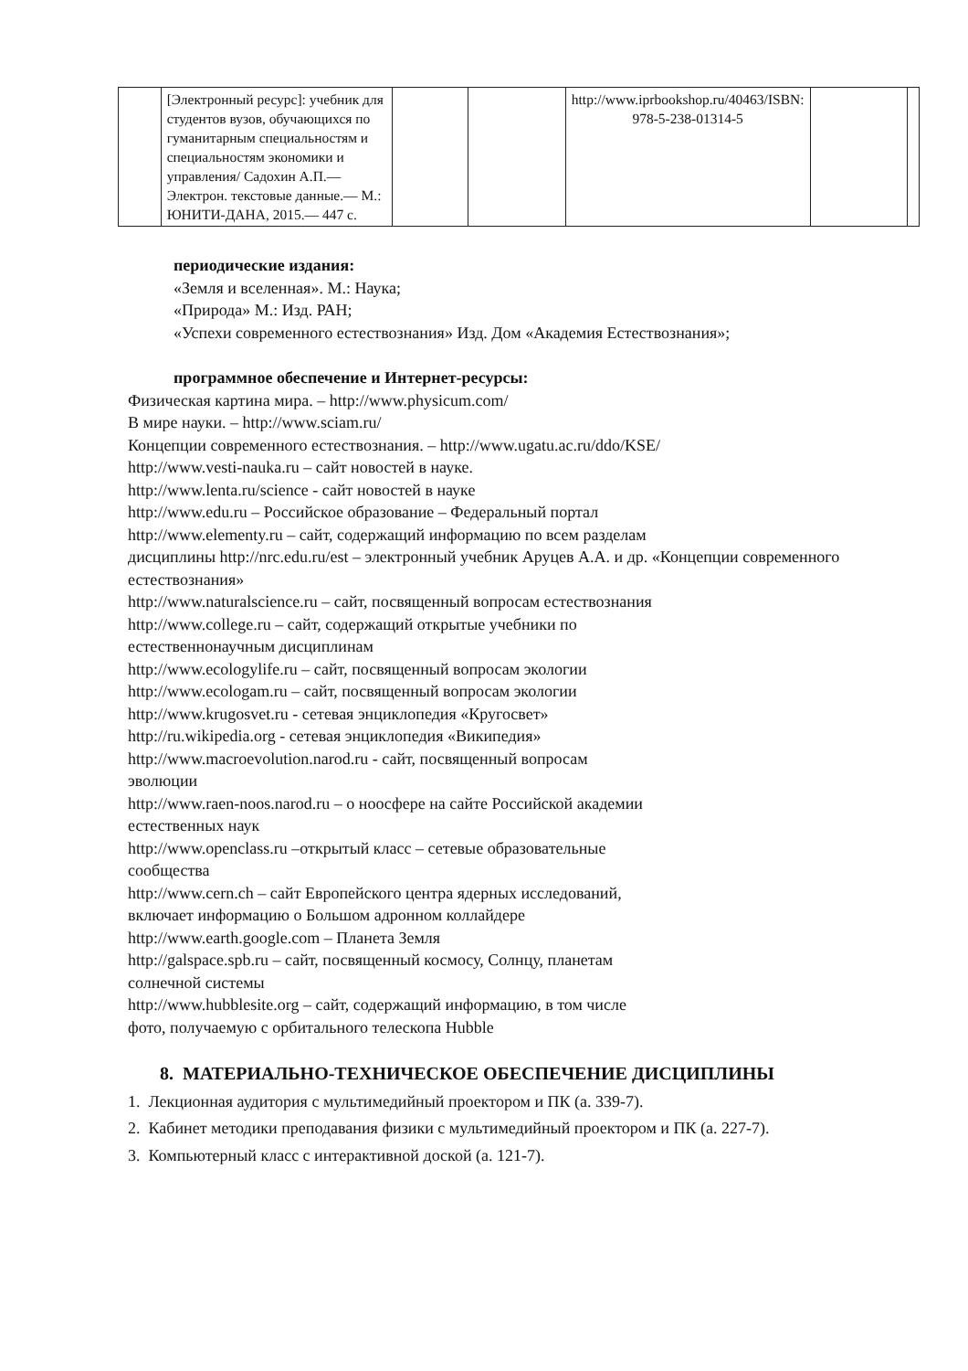| | [Электронный ресурс]: учебник для студентов вузов, обучающихся по гуманитарным специальностям и специальностям экономики и управления/ Садохин А.П.— Электрон. текстовые данные.— М.: ЮНИТИ-ДАНА, 2015.— 447 с. | | | http://www.iprbookshop.ru/40463 /ISBN: 978-5-238-01314-5 | | |
периодические издания:
«Земля и вселенная». М.: Наука;
«Природа» М.: Изд. РАН;
«Успехи современного естествознания» Изд. Дом «Академия Естествознания»;
программное обеспечение и Интернет-ресурсы:
Физическая картина мира. – http://www.physicum.com/
В мире науки. – http://www.sciam.ru/
Концепции современного естествознания. – http://www.ugatu.ac.ru/ddo/KSE/
http://www.vesti-nauka.ru – сайт новостей в науке.
http://www.lenta.ru/science - сайт новостей в науке
http://www.edu.ru – Российское образование – Федеральный портал
http://www.elementy.ru – сайт, содержащий информацию по всем разделам
дисциплины http://nrc.edu.ru/est – электронный учебник Аруцев А.А. и др. «Концепции современного естествознания»
http://www.naturalscience.ru – сайт, посвященный вопросам естествознания
http://www.college.ru – сайт, содержащий открытые учебники по
естественнонаучным дисциплинам
http://www.ecologylife.ru – сайт, посвященный вопросам экологии
http://www.ecologam.ru – сайт, посвященный вопросам экологии
http://www.krugosvet.ru - сетевая энциклопедия «Кругосвет»
http://ru.wikipedia.org - сетевая энциклопедия «Википедия»
http://www.macroevolution.narod.ru - сайт, посвященный вопросам
эволюции
http://www.raen-noos.narod.ru – о ноосфере на сайте Российской академии
естественных наук
http://www.openclass.ru –открытый класс – сетевые образовательные
сообщества
http://www.cern.ch – сайт Европейского центра ядерных исследований,
включает информацию о Большом адронном коллайдере
http://www.earth.google.com – Планета Земля
http://galspace.spb.ru – сайт, посвященный космосу, Солнцу, планетам
солнечной системы
http://www.hubblesite.org – сайт, содержащий информацию, в том числе
фото, получаемую с орбитального телескопа Hubble
8. МАТЕРИАЛЬНО-ТЕХНИЧЕСКОЕ ОБЕСПЕЧЕНИЕ ДИСЦИПЛИНЫ
1. Лекционная аудитория с мультимедийный проектором и ПК (а. 339-7).
2. Кабинет методики преподавания физики с мультимедийный проектором и ПК (а. 227-7).
3. Компьютерный класс с интерактивной доской (а. 121-7).